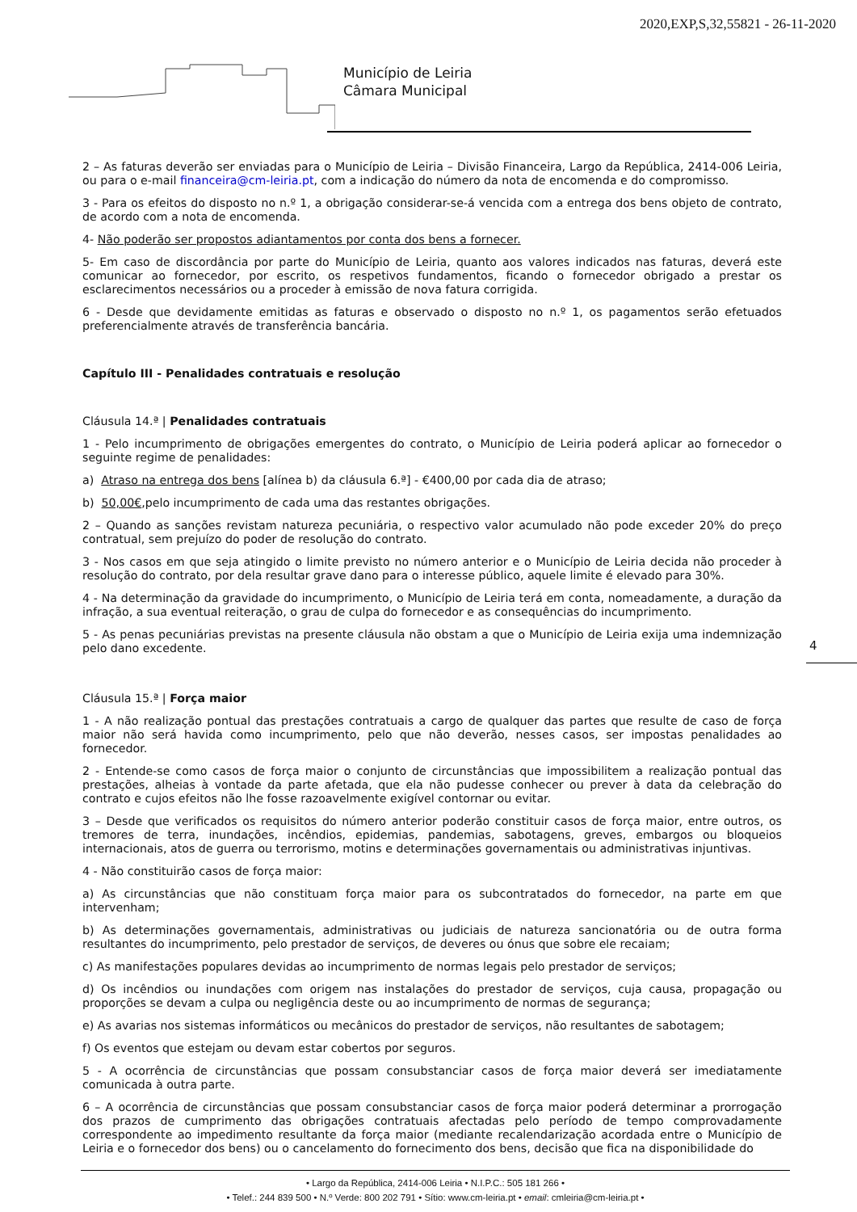2020,EXP,S,32,55821 - 26-11-2020
Município de Leiria
Câmara Municipal
2 – As faturas deverão ser enviadas para o Município de Leiria – Divisão Financeira, Largo da República, 2414-006 Leiria, ou para o e-mail financeira@cm-leiria.pt, com a indicação do número da nota de encomenda e do compromisso.
3 - Para os efeitos do disposto no n.º 1, a obrigação considerar-se-á vencida com a entrega dos bens objeto de contrato, de acordo com a nota de encomenda.
4- Não poderão ser propostos adiantamentos por conta dos bens a fornecer.
5- Em caso de discordância por parte do Município de Leiria, quanto aos valores indicados nas faturas, deverá este comunicar ao fornecedor, por escrito, os respetivos fundamentos, ficando o fornecedor obrigado a prestar os esclarecimentos necessários ou a proceder à emissão de nova fatura corrigida.
6 - Desde que devidamente emitidas as faturas e observado o disposto no n.º 1, os pagamentos serão efetuados preferencialmente através de transferência bancária.
Capítulo III - Penalidades contratuais e resolução
Cláusula 14.ª | Penalidades contratuais
1 - Pelo incumprimento de obrigações emergentes do contrato, o Município de Leiria poderá aplicar ao fornecedor o seguinte regime de penalidades:
a) Atraso na entrega dos bens [alínea b) da cláusula 6.ª] - €400,00 por cada dia de atraso;
b) 50,00€,pelo incumprimento de cada uma das restantes obrigações.
2 – Quando as sanções revistam natureza pecuniária, o respectivo valor acumulado não pode exceder 20% do preço contratual, sem prejuízo do poder de resolução do contrato.
3 - Nos casos em que seja atingido o limite previsto no número anterior e o Município de Leiria decida não proceder à resolução do contrato, por dela resultar grave dano para o interesse público, aquele limite é elevado para 30%.
4 - Na determinação da gravidade do incumprimento, o Município de Leiria terá em conta, nomeadamente, a duração da infração, a sua eventual reiteração, o grau de culpa do fornecedor e as consequências do incumprimento.
5 - As penas pecuniárias previstas na presente cláusula não obstam a que o Município de Leiria exija uma indemnização pelo dano excedente.
Cláusula 15.ª | Força maior
1 - A não realização pontual das prestações contratuais a cargo de qualquer das partes que resulte de caso de força maior não será havida como incumprimento, pelo que não deverão, nesses casos, ser impostas penalidades ao fornecedor.
2 - Entende-se como casos de força maior o conjunto de circunstâncias que impossibilitem a realização pontual das prestações, alheias à vontade da parte afetada, que ela não pudesse conhecer ou prever à data da celebração do contrato e cujos efeitos não lhe fosse razoavelmente exigível contornar ou evitar.
3 – Desde que verificados os requisitos do número anterior poderão constituir casos de força maior, entre outros, os tremores de terra, inundações, incêndios, epidemias, pandemias, sabotagens, greves, embargos ou bloqueios internacionais, atos de guerra ou terrorismo, motins e determinações governamentais ou administrativas injuntivas.
4 - Não constituirão casos de força maior:
a) As circunstâncias que não constituam força maior para os subcontratados do fornecedor, na parte em que intervenham;
b) As determinações governamentais, administrativas ou judiciais de natureza sancionatória ou de outra forma resultantes do incumprimento, pelo prestador de serviços, de deveres ou ónus que sobre ele recaiam;
c) As manifestações populares devidas ao incumprimento de normas legais pelo prestador de serviços;
d) Os incêndios ou inundações com origem nas instalações do prestador de serviços, cuja causa, propagação ou proporções se devam a culpa ou negligência deste ou ao incumprimento de normas de segurança;
e) As avarias nos sistemas informáticos ou mecânicos do prestador de serviços, não resultantes de sabotagem;
f) Os eventos que estejam ou devam estar cobertos por seguros.
5 - A ocorrência de circunstâncias que possam consubstanciar casos de força maior deverá ser imediatamente comunicada à outra parte.
6 – A ocorrência de circunstâncias que possam consubstanciar casos de força maior poderá determinar a prorrogação dos prazos de cumprimento das obrigações contratuais afectadas pelo período de tempo comprovadamente correspondente ao impedimento resultante da força maior (mediante recalendarização acordada entre o Município de Leiria e o fornecedor dos bens) ou o cancelamento do fornecimento dos bens, decisão que fica na disponibilidade do
4
• Largo da República, 2414-006 Leiria • N.I.P.C.: 505 181 266 •
• Telef.: 244 839 500 • N.º Verde: 800 202 791 • Sítio: www.cm-leiria.pt • email: cmleiria@cm-leiria.pt •